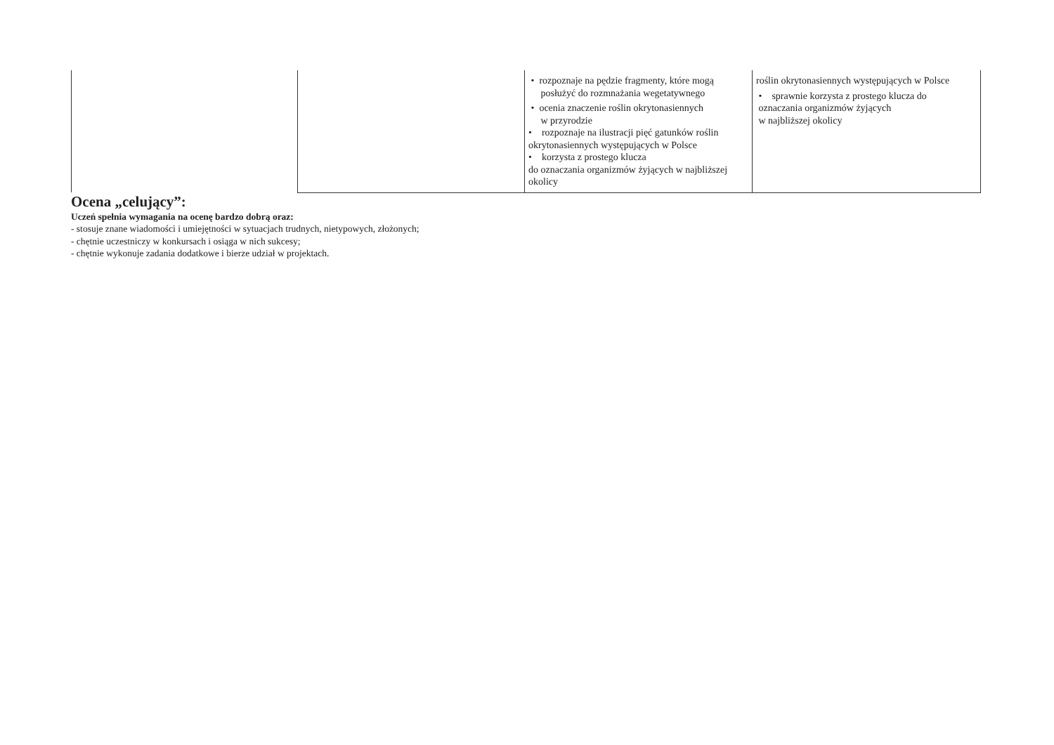| | | • rozpoznaje na pędzie fragmenty, które mogą posłużyć do rozmnażania wegetatywnego • ocenia znaczenie roślin okrytonasiennych w przyrodzie • rozpoznaje na ilustracji pięć gatunków roślin okrytonasiennych występujących w Polsce • korzysta z prostego klucza do oznaczania organizmów żyjących w najbliższej okolicy | roślin okrytonasiennych występujących w Polsce • sprawnie korzysta z prostego klucza do oznaczania organizmów żyjących w najbliższej okolicy |
Ocena „celujący”:
Uczeń spełnia wymagania na ocenę bardzo dobrą oraz:
- stosuje znane wiadomości i umiejętności w sytuacjach trudnych, nietypowych, złożonych;
- chętnie uczestniczy w konkursach i osiąga w nich sukcesy;
- chętnie wykonuje zadania dodatkowe i bierze udział w projektach.